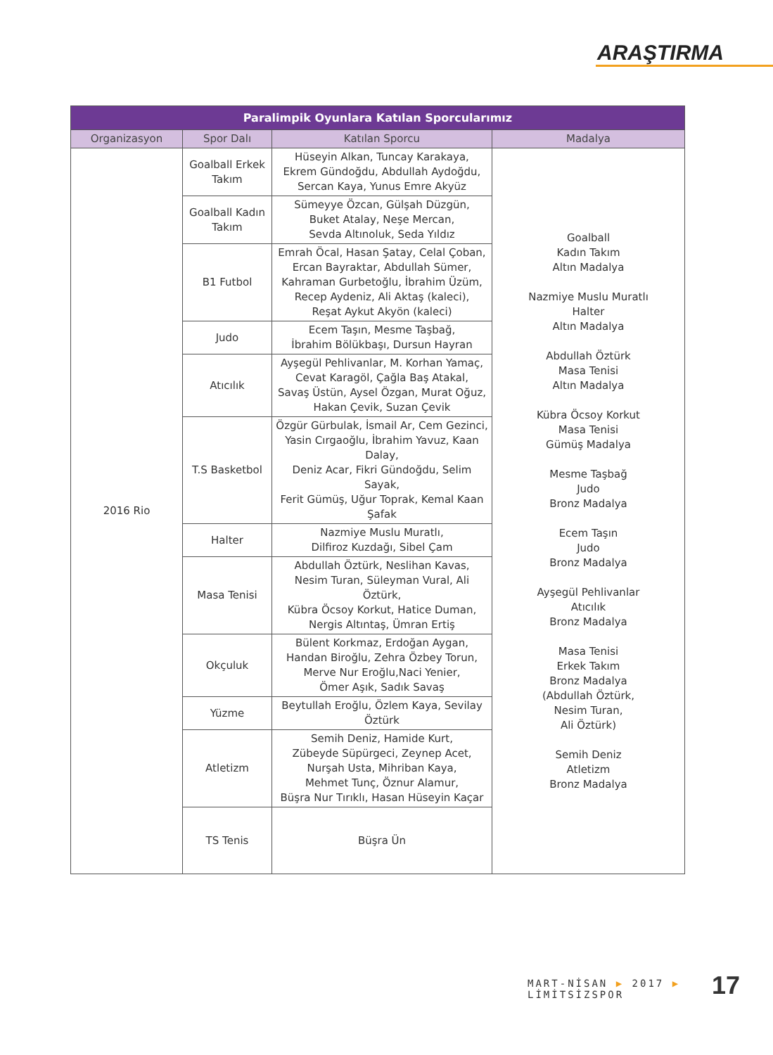ARAŞTIRMA
| Paralimpik Oyunlara Katılan Sporcularımız | | | |
| --- | --- | --- | --- |
| Organizasyon | Spor Dalı | Katılan Sporcu | Madalya |
| 2016 Rio | Goalball Erkek Takım | Hüseyin Alkan, Tuncay Karakaya, Ekrem Gündoğdu, Abdullah Aydoğdu, Sercan Kaya, Yunus Emre Akyüz | Goalball Kadın Takım Altın Madalya Nazmiye Muslu Muratlı Halter Altın Madalya Abdullah Öztürk Masa Tenisi Altın Madalya Kübra Öcsoy Korkut Masa Tenisi Gümüş Madalya Mesme Taşbağ Judo Bronz Madalya Ecem Taşın Judo Bronz Madalya Ayşegül Pehlivanlar Atıcılık Bronz Madalya Masa Tenisi Erkek Takım Bronz Madalya (Abdullah Öztürk, Nesim Turan, Ali Öztürk) Semih Deniz Atletizm Bronz Madalya |
| | Goalball Kadın Takım | Sümeyye Özcan, Gülşah Düzgün, Buket Atalay, Neşe Mercan, Sevda Altınoluk, Seda Yıldız | |
| | B1 Futbol | Emrah Öcal, Hasan Şatay, Celal Çoban, Ercan Bayraktar, Abdullah Sümer, Kahraman Gurbetoğlu, İbrahim Üzüm, Recep Aydeniz, Ali Aktaş (kaleci), Reşat Aykut Akyön (kaleci) | |
| | Judo | Ecem Taşın, Mesme Taşbağ, İbrahim Bölükbaşı, Dursun Hayran | |
| | Atıcılık | Ayşegül Pehlivanlar, M. Korhan Yamaç, Cevat Karagöl, Çağla Baş Atakal, Savaş Üstün, Aysel Özgan, Murat Oğuz, Hakan Çevik, Suzan Çevik | |
| | T.S Basketbol | Özgür Gürbulak, İsmail Ar, Cem Gezinci, Yasin Cırgaoğlu, İbrahim Yavuz, Kaan Dalay, Deniz Acar, Fikri Gündoğdu, Selim Sayak, Ferit Gümüş, Uğur Toprak, Kemal Kaan Şafak | |
| | Halter | Nazmiye Muslu Muratlı, Dilfiroz Kuzdağı, Sibel Çam | |
| | Masa Tenisi | Abdullah Öztürk, Neslihan Kavas, Nesim Turan, Süleyman Vural, Ali Öztürk, Kübra Öcsoy Korkut, Hatice Duman, Nergis Altıntaş, Ümran Ertiş | |
| | Okçuluk | Bülent Korkmaz, Erdoğan Aygan, Handan Biroğlu, Zehra Özbey Torun, Merve Nur Eroğlu,Naci Yenier, Ömer Aşık, Sadık Savaş | |
| | Yüzme | Beytullah Eroğlu, Özlem Kaya, Sevilay Öztürk | |
| | Atletizm | Semih Deniz, Hamide Kurt, Zübeyde Süpürgeci, Zeynep Acet, Nurşah Usta, Mihriban Kaya, Mehmet Tunç, Öznur Alamur, Büşra Nur Tırıklı, Hasan Hüseyin Kaçar | |
| | TS Tenis | Büşra Ün | |
MART-NİSAN ▶ 2017 ▶ LİMİTSİZSPOR
17